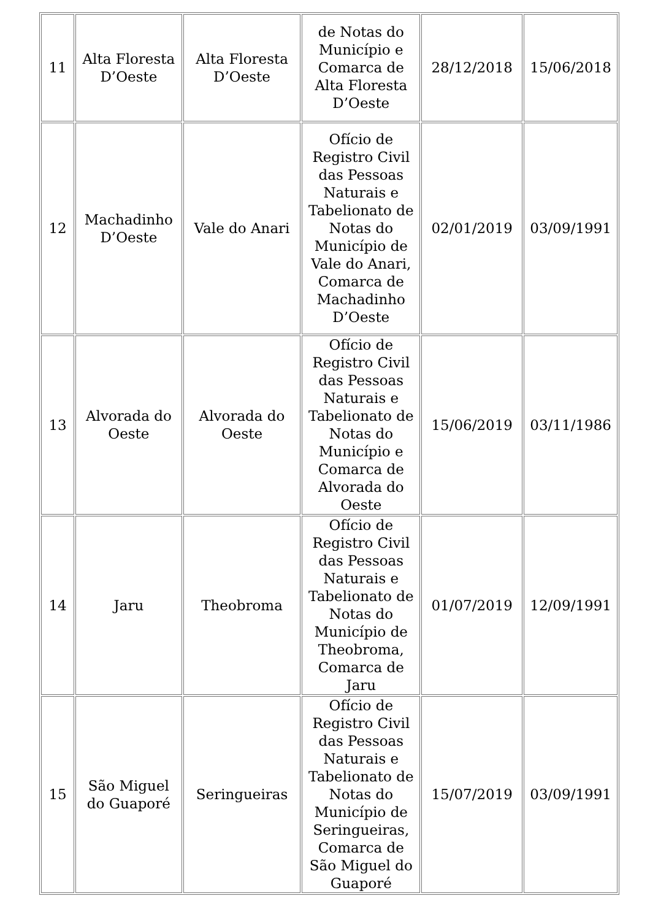| 11 | Alta Floresta D’Oeste | Alta Floresta D’Oeste | de Notas do Município e Comarca de Alta Floresta D’Oeste | 28/12/2018 | 15/06/2018 |
| 12 | Machadinho D’Oeste | Vale do Anari | Ofício de Registro Civil das Pessoas Naturais e Tabelionato de Notas do Município de Vale do Anari, Comarca de Machadinho D’Oeste | 02/01/2019 | 03/09/1991 |
| 13 | Alvorada do Oeste | Alvorada do Oeste | Ofício de Registro Civil das Pessoas Naturais e Tabelionato de Notas do Município e Comarca de Alvorada do Oeste | 15/06/2019 | 03/11/1986 |
| 14 | Jaru | Theobroma | Ofício de Registro Civil das Pessoas Naturais e Tabelionato de Notas do Município de Theobroma, Comarca de Jaru | 01/07/2019 | 12/09/1991 |
| 15 | São Miguel do Guaporé | Seringueiras | Ofício de Registro Civil das Pessoas Naturais e Tabelionato de Notas do Município de Seringueiras, Comarca de São Miguel do Guaporé | 15/07/2019 | 03/09/1991 |